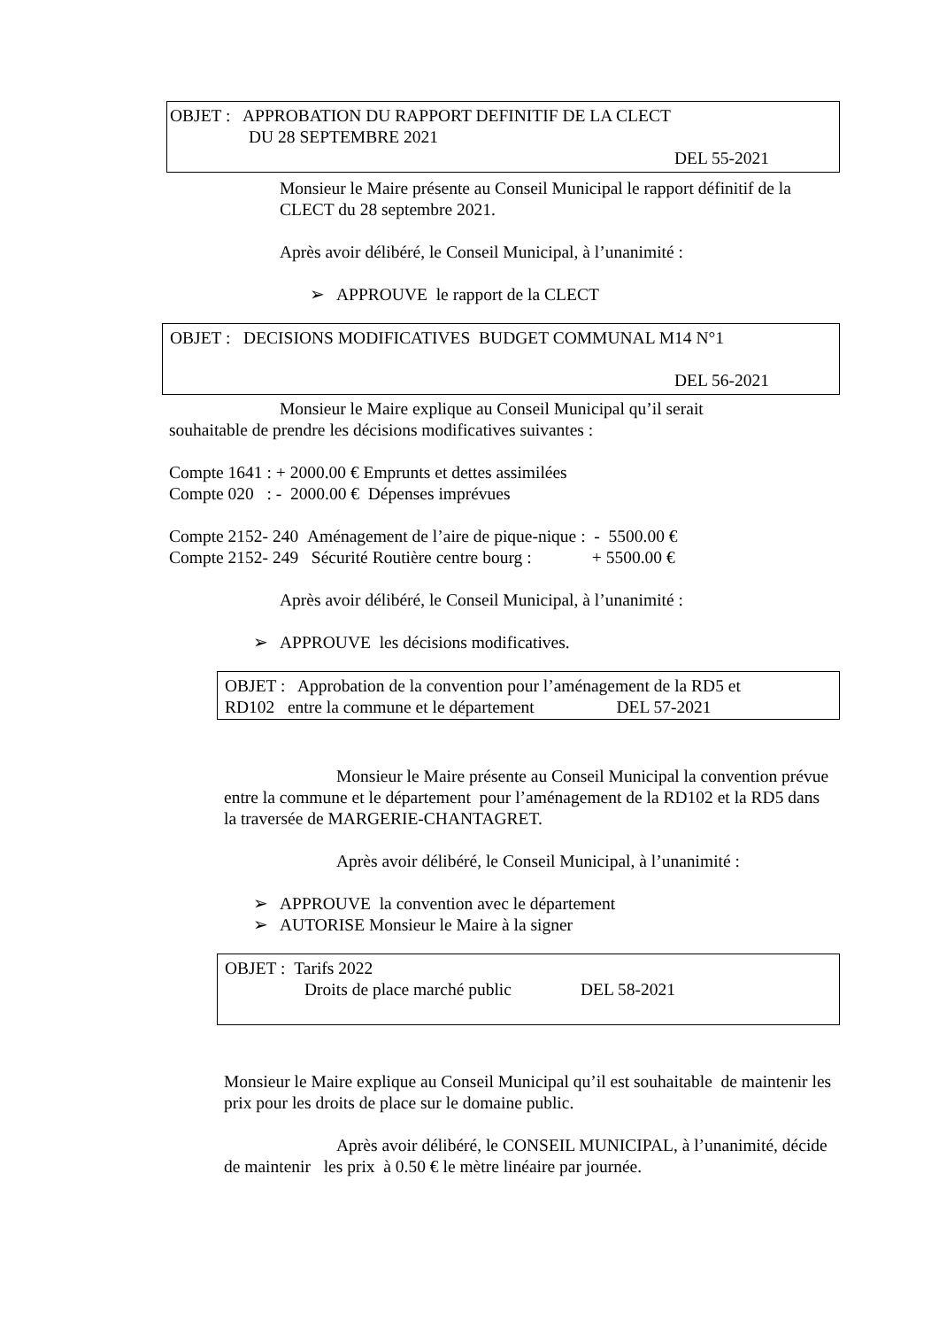OBJET : APPROBATION DU RAPPORT DEFINITIF DE LA CLECT
DU 28 SEPTEMBRE 2021
DEL 55-2021
Monsieur le Maire présente au Conseil Municipal le rapport définitif de la CLECT du 28 septembre 2021.
Après avoir délibéré, le Conseil Municipal, à l’unanimité :
➢ APPROUVE le rapport de la CLECT
OBJET : DECISIONS MODIFICATIVES BUDGET COMMUNAL M14 N°1
DEL 56-2021
Monsieur le Maire explique au Conseil Municipal qu’il serait
souhaitable de prendre les décisions modificatives suivantes :
Compte 1641 : + 2000.00 € Emprunts et dettes assimilées
Compte 020 : - 2000.00 € Dépenses imprévues
Compte 2152- 240 Aménagement de l’aire de pique-nique : - 5500.00 €
Compte 2152- 249 Sécurité Routière centre bourg : + 5500.00 €
Après avoir délibéré, le Conseil Municipal, à l’unanimité :
➢ APPROUVE les décisions modificatives.
OBJET : Approbation de la convention pour l’aménagement de la RD5 et
RD102 entre la commune et le département DEL 57-2021
Monsieur le Maire présente au Conseil Municipal la convention prévue entre la commune et le département pour l’aménagement de la RD102 et la RD5 dans la traversée de MARGERIE-CHANTAGRET.
Après avoir délibéré, le Conseil Municipal, à l’unanimité :
➢ APPROUVE la convention avec le département
➢ AUTORISE Monsieur le Maire à la signer
OBJET : Tarifs 2022
Droits de place marché public DEL 58-2021
Monsieur le Maire explique au Conseil Municipal qu’il est souhaitable de maintenir les prix pour les droits de place sur le domaine public.
Après avoir délibéré, le CONSEIL MUNICIPAL, à l’unanimité, décide de maintenir les prix à 0.50 € le mètre linéaire par journée.